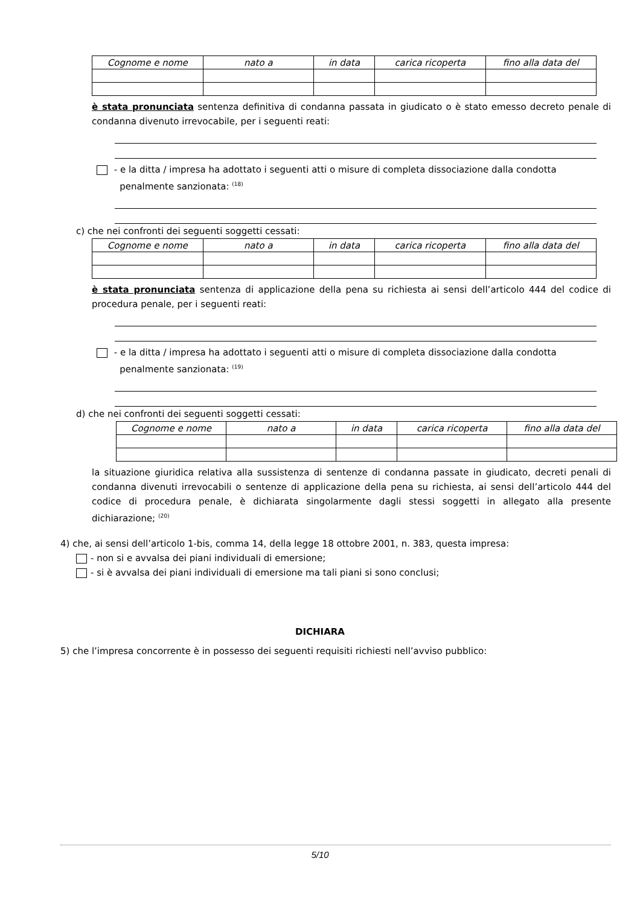| Cognome e nome | nato a | in data | carica ricoperta | fino alla data del |
| --- | --- | --- | --- | --- |
è stata pronunciata sentenza definitiva di condanna passata in giudicato o è stato emesso decreto penale di condanna divenuto irrevocabile, per i seguenti reati:
- e la ditta / impresa ha adottato i seguenti atti o misure di completa dissociazione dalla condotta
penalmente sanzionata: <sup>(18)</sup>
c) che nei confronti dei seguenti soggetti cessati:
| Cognome e nome | nato a | in data | carica ricoperta | fino alla data del |
| --- | --- | --- | --- | --- |
è stata pronunciata sentenza di applicazione della pena su richiesta ai sensi dell’articolo 444 del codice di procedura penale, per i seguenti reati:
- e la ditta / impresa ha adottato i seguenti atti o misure di completa dissociazione dalla condotta
penalmente sanzionata: <sup>(19)</sup>
d) che nei confronti dei seguenti soggetti cessati:
| Cognome e nome | nato a | in data | carica ricoperta | fino alla data del |
| --- | --- | --- | --- | --- |
la situazione giuridica relativa alla sussistenza di sentenze di condanna passate in giudicato, decreti penali di condanna divenuti irrevocabili o sentenze di applicazione della pena su richiesta, ai sensi dell’articolo 444 del codice di procedura penale, è dichiarata singolarmente dagli stessi soggetti in allegato alla presente dichiarazione; <sup>(20)</sup>
4) che, ai sensi dell’articolo 1-bis, comma 14, della legge 18 ottobre 2001, n. 383, questa impresa:
- non si e avvalsa dei piani individuali di emersione;
- si è avvalsa dei piani individuali di emersione ma tali piani si sono conclusi;
DICHIARA
5) che l’impresa concorrente è in possesso dei seguenti requisiti richiesti nell’avviso pubblico:
5/10